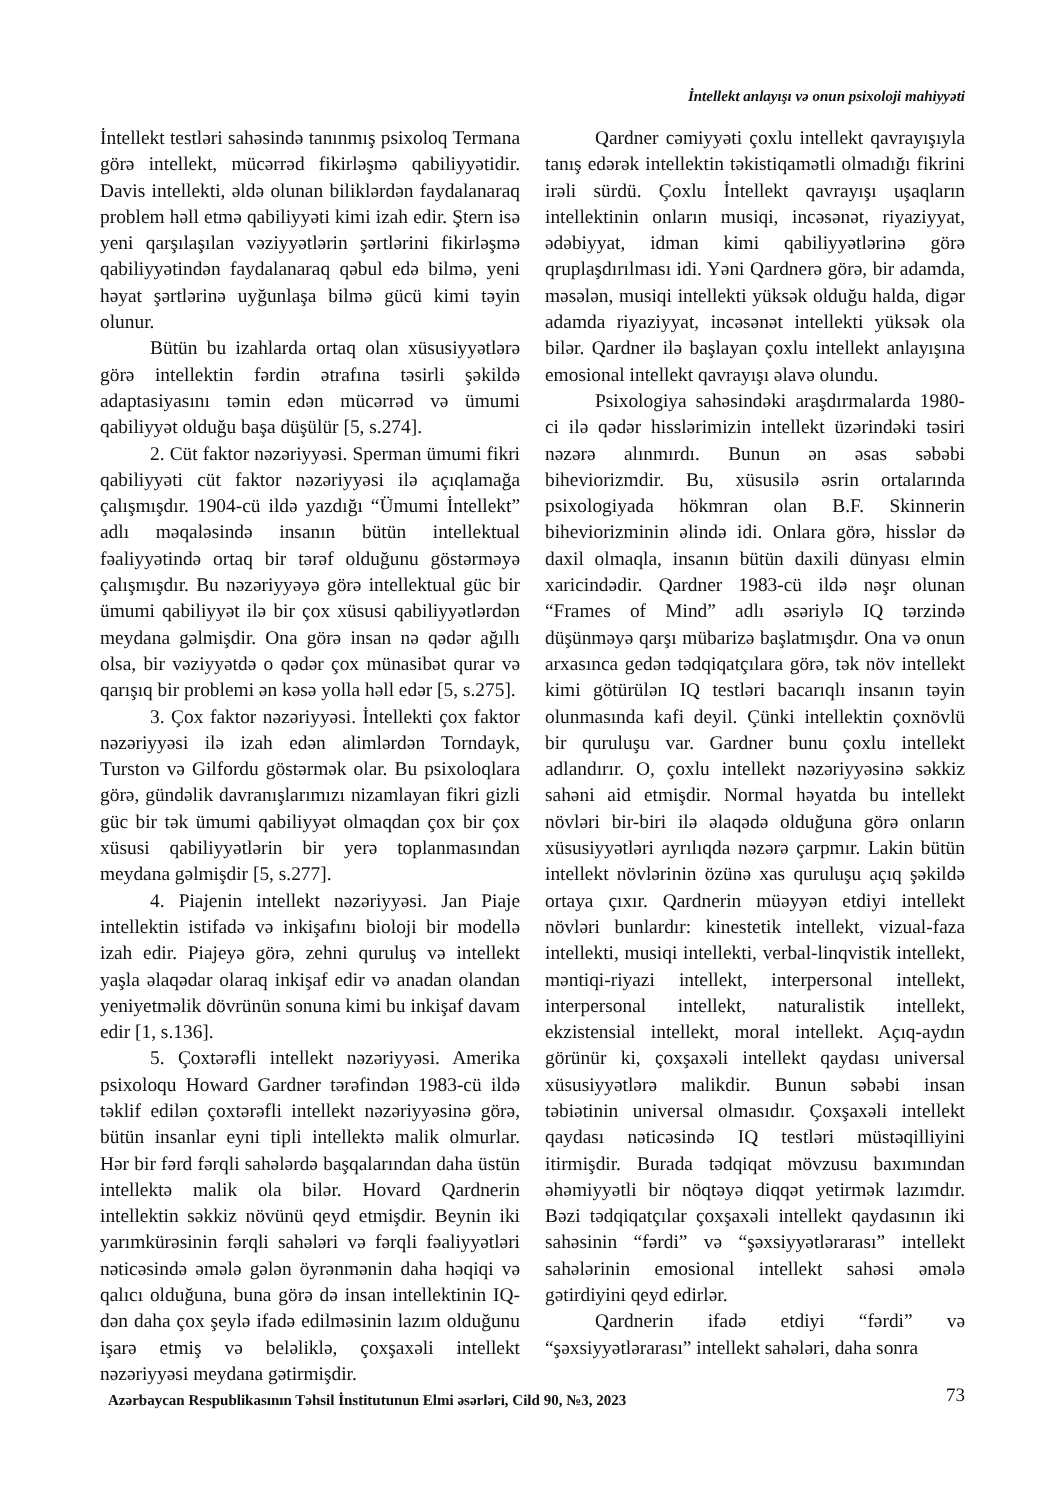İntellekt anlayışı və onun psixoloji mahiyyəti
İntellekt testləri sahəsində tanınmış psixoloq Termana görə intellekt, mücərrəd fikirləşmə qabiliyyətidir. Davis intellekti, əldə olunan biliklərdən faydalanaraq problem həll etmə qabiliyyəti kimi izah edir. Ştern isə yeni qarşılaşılan vəziyyətlərin şərtlərini fikirləşmə qabiliyyətindən faydalanaraq qəbul edə bilmə, yeni həyat şərtlərinə uyğunlaşa bilmə gücü kimi təyin olunur.
Bütün bu izahlarda ortaq olan xüsusiyyətlərə görə intellektin fərdin ətrafına təsirli şəkildə adaptasiyasını təmin edən mücərrəd və ümumi qabiliyyət olduğu başa düşülür [5, s.274].
2. Cüt faktor nəzəriyyəsi. Sperman ümumi fikri qabiliyyəti cüt faktor nəzəriyyəsi ilə açıqlamağa çalışmışdır. 1904-cü ildə yazdığı “Ümumi İntellekt” adlı məqaləsində insanın bütün intellektual fəaliyyətində ortaq bir tərəf olduğunu göstərməyə çalışmışdır. Bu nəzəriyyəyə görə intellektual güc bir ümumi qabiliyyət ilə bir çox xüsusi qabiliyyətlərdən meydana gəlmişdir. Ona görə insan nə qədər ağıllı olsa, bir vəziyyətdə o qədər çox münasibət qurar və qarışıq bir problemi ən kəsə yolla həll edər [5, s.275].
3. Çox faktor nəzəriyyəsi. İntellekti çox faktor nəzəriyyəsi ilə izah edən alimlərdən Torndayk, Turston və Gilfordu göstərmək olar. Bu psixoloqlara görə, gündəlik davranışlarımızı nizamlayan fikri gizli güc bir tək ümumi qabiliyyət olmaqdan çox bir çox xüsusi qabiliyyətlərin bir yerə toplanmasından meydana gəlmişdir [5, s.277].
4. Piajenin intellekt nəzəriyyəsi. Jan Piaje intellektin istifadə və inkişafını bioloji bir modellə izah edir. Piajeyə görə, zehni quruluş və intellekt yaşla əlaqədar olaraq inkişaf edir və anadan olandan yeniyetməlik dövrünün sonuna kimi bu inkişaf davam edir [1, s.136].
5. Çoxtərəfli intellekt nəzəriyyəsi. Amerika psixoloqu Howard Gardner tərəfindən 1983-cü ildə təklif edilən çoxtərəfli intellekt nəzəriyyəsinə görə, bütün insanlar eyni tipli intellektə malik olmurlar. Hər bir fərd fərqli sahələrdə başqalarından daha üstün intellektə malik ola bilər. Hovard Qardnerin intellektin səkkiz növünü qeyd etmişdir. Beynin iki yarımkürəsinin fərqli sahələri və fərqli fəaliyyətləri nəticəsində əmələ gələn öyrənmənin daha həqiqi və qalıcı olduğuna, buna görə də insan intellektinin IQ-dən daha çox şeylə ifadə edilməsinin lazım olduğunu işarə etmiş və beləliklə, çoxşaxəli intellekt nəzəriyyəsi meydana gətirmişdir.
Qardner cəmiyyəti çoxlu intellekt qavrayışıyla tanış edərək intellektin təkistiqamətli olmadığı fikrini irəli sürdü. Çoxlu İntellekt qavrayışı uşaqların intellektinin onların musiqi, incəsənət, riyaziyyat, ədəbiyyat, idman kimi qabiliyyətlərinə görə qruplaşdırılması idi. Yəni Qardnerə görə, bir adamda, məsələn, musiqi intellekti yüksək olduğu halda, digər adamda riyaziyyat, incəsənət intellekti yüksək ola bilər. Qardner ilə başlayan çoxlu intellekt anlayışına emosional intellekt qavrayışı əlavə olundu.
Psixologiya sahəsindəki araşdırmalarda 1980-ci ilə qədər hisslərimizin intellekt üzərindəki təsiri nəzərə alınmırdı. Bunun ən əsas səbəbi biheviorizmdir. Bu, xüsusilə əsrin ortalarında psixologiyada hökmran olan B.F. Skinnerin biheviorizminin əlində idi. Onlara görə, hisslər də daxil olmaqla, insanın bütün daxili dünyası elmin xaricindədir. Qardner 1983-cü ildə nəşr olunan “Frames of Mind” adlı əsəriylə IQ tərzində düşünməyə qarşı mübarizə başlatmışdır. Ona və onun arxasınca gedən tədqiqatçılara görə, tək növ intellekt kimi götürülən IQ testləri bacarıqlı insanın təyin olunmasında kafi deyil. Çünki intellektin çoxnövlü bir quruluşu var. Gardner bunu çoxlu intellekt adlandırır. O, çoxlu intellekt nəzəriyyəsinə səkkiz sahəni aid etmişdir. Normal həyatda bu intellekt növləri bir-biri ilə əlaqədə olduğuna görə onların xüsusiyyətləri ayrılıqda nəzərə çarpmır. Lakin bütün intellekt növlərinin özünə xas quruluşu açıq şəkildə ortaya çıxır. Qardnerin müəyyən etdiyi intellekt növləri bunlardır: kinestetik intellekt, vizual-faza intellekti, musiqi intellekti, verbal-linqvistik intellekt, məntiqi-riyazi intellekt, interpersonal intellekt, interpersonal intellekt, naturalistik intellekt, ekzistensial intellekt, moral intellekt. Açıq-aydın görünür ki, çoxşaxəli intellekt qaydası universal xüsusiyyətlərə malikdir. Bunun səbəbi insan təbiətinin universal olmasıdır. Çoxşaxəli intellekt qaydası nəticəsində IQ testləri müstəqilliyini itirmişdir. Burada tədqiqat mövzusu baxımından əhəmiyyətli bir nöqtəyə diqqət yetirmək lazımdır. Bəzi tədqiqatçılar çoxşaxəli intellekt qaydasının iki sahəsinin “fərdi” və “şəxsiyyətlərarası” intellekt sahələrinin emosional intellekt sahəsi əmələ gətirdiyini qeyd edirlər.
Qardnerin ifadə etdiyi “fərdi” və “şəxsiyyətlərarası” intellekt sahələri, daha sonra
Azərbaycan Respublikasının Təhsil İnstitutunun Elmi əsərləri, Cild 90, №3, 2023 73